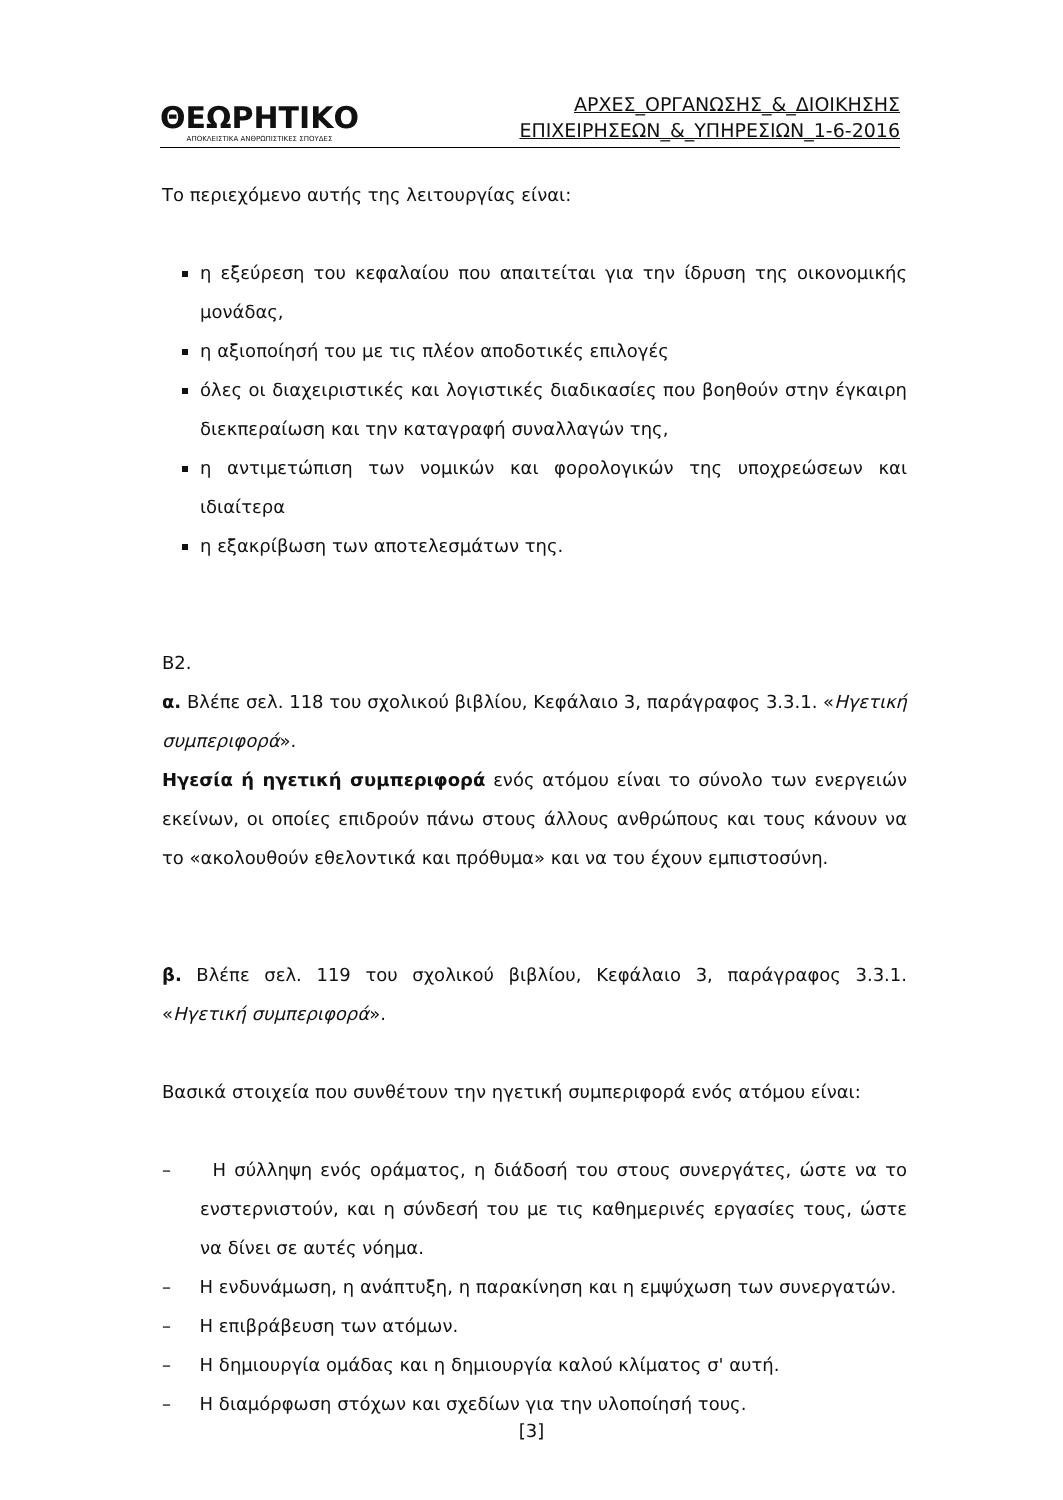ΘΕΩΡΗΤΙΚΟ
ΑΠΟΚΛΕΙΣΤΙΚΑ ΑΝΘΡΩΠΙΣΤΙΚΕΣ ΣΠΟΥΔΕΣ
ΑΡΧΕΣ_ΟΡΓΑΝΩΣΗΣ_&_ΔΙΟΙΚΗΣΗΣ
ΕΠΙΧΕΙΡΗΣΕΩΝ_&_ΥΠΗΡΕΣΙΩΝ_1-6-2016
Το περιεχόμενο αυτής της λειτουργίας είναι:
η εξεύρεση του κεφαλαίου που απαιτείται για την ίδρυση της οικονομικής μονάδας,
η αξιοποίησή του με τις πλέον αποδοτικές επιλογές
όλες οι διαχειριστικές και λογιστικές διαδικασίες που βοηθούν στην έγκαιρη διεκπεραίωση και την καταγραφή συναλλαγών της,
η αντιμετώπιση των νομικών και φορολογικών της υποχρεώσεων και ιδιαίτερα
η εξακρίβωση των αποτελεσμάτων της.
Β2.
α. Βλέπε σελ. 118 του σχολικού βιβλίου, Κεφάλαιο 3, παράγραφος 3.3.1. «Ηγετική συμπεριφορά».
Ηγεσία ή ηγετική συμπεριφορά ενός ατόμου είναι το σύνολο των ενεργειών εκείνων, οι οποίες επιδρούν πάνω στους άλλους ανθρώπους και τους κάνουν να το «ακολουθούν εθελοντικά και πρόθυμα» και να του έχουν εμπιστοσύνη.
β. Βλέπε σελ. 119 του σχολικού βιβλίου, Κεφάλαιο 3, παράγραφος 3.3.1. «Ηγετική συμπεριφορά».
Βασικά στοιχεία που συνθέτουν την ηγετική συμπεριφορά ενός ατόμου είναι:
– Η σύλληψη ενός οράματος, η διάδοσή του στους συνεργάτες, ώστε να το ενστερνιστούν, και η σύνδεσή του με τις καθημερινές εργασίες τους, ώστε να δίνει σε αυτές νόημα.
– Η ενδυνάμωση, η ανάπτυξη, η παρακίνηση και η εμψύχωση των συνεργατών.
– Η επιβράβευση των ατόμων.
– Η δημιουργία ομάδας και η δημιουργία καλού κλίματος σ' αυτή.
– Η διαμόρφωση στόχων και σχεδίων για την υλοποίησή τους.
[3]